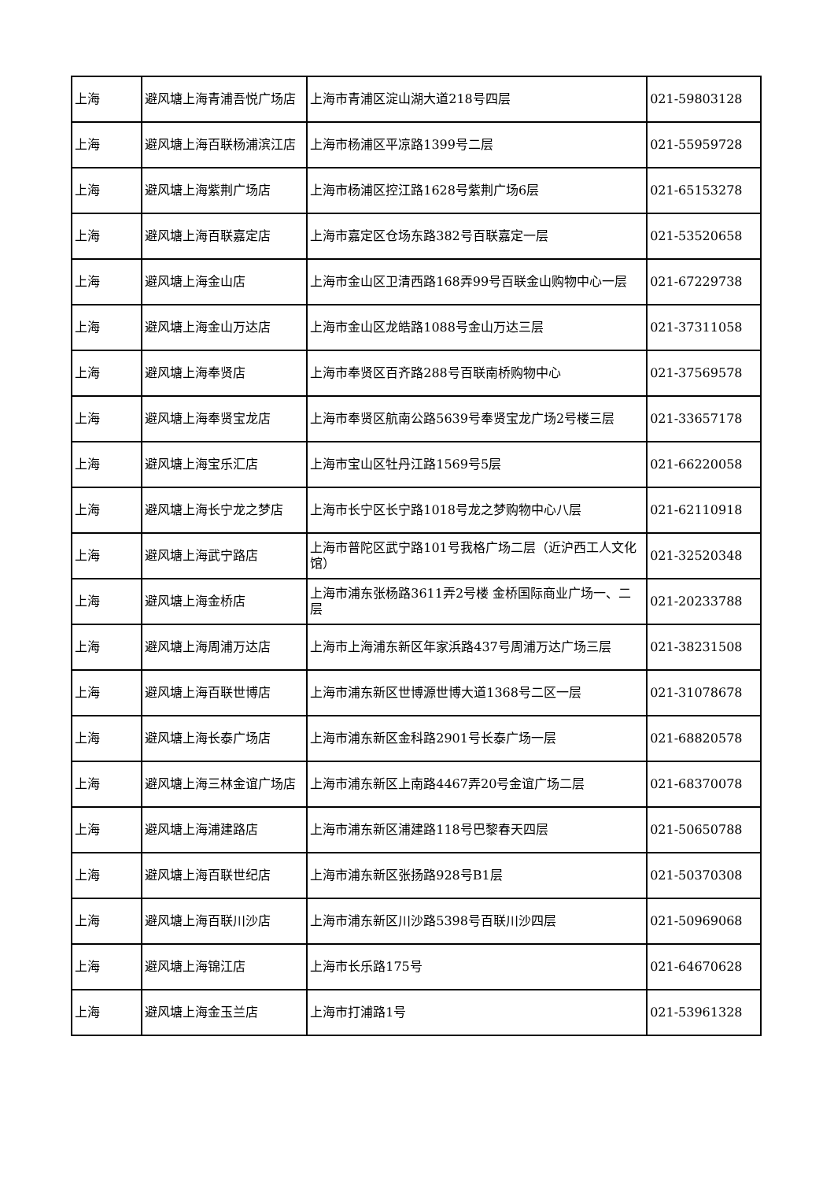| 上海 | 避风塘上海青浦吾悦广场店 | 上海市青浦区淀山湖大道218号四层 | 021-59803128 |
| 上海 | 避风塘上海百联杨浦滨江店 | 上海市杨浦区平凉路1399号二层 | 021-55959728 |
| 上海 | 避风塘上海紫荆广场店 | 上海市杨浦区控江路1628号紫荆广场6层 | 021-65153278 |
| 上海 | 避风塘上海百联嘉定店 | 上海市嘉定区仓场东路382号百联嘉定一层 | 021-53520658 |
| 上海 | 避风塘上海金山店 | 上海市金山区卫清西路168弄99号百联金山购物中心一层 | 021-67229738 |
| 上海 | 避风塘上海金山万达店 | 上海市金山区龙皓路1088号金山万达三层 | 021-37311058 |
| 上海 | 避风塘上海奉贤店 | 上海市奉贤区百齐路288号百联南桥购物中心 | 021-37569578 |
| 上海 | 避风塘上海奉贤宝龙店 | 上海市奉贤区航南公路5639号奉贤宝龙广场2号楼三层 | 021-33657178 |
| 上海 | 避风塘上海宝乐汇店 | 上海市宝山区牡丹江路1569号5层 | 021-66220058 |
| 上海 | 避风塘上海长宁龙之梦店 | 上海市长宁区长宁路1018号龙之梦购物中心八层 | 021-62110918 |
| 上海 | 避风塘上海武宁路店 | 上海市普陀区武宁路101号我格广场二层（近沪西工人文化馆） | 021-32520348 |
| 上海 | 避风塘上海金桥店 | 上海市浦东张杨路3611弄2号楼 金桥国际商业广场一、二层 | 021-20233788 |
| 上海 | 避风塘上海周浦万达店 | 上海市上海浦东新区年家浜路437号周浦万达广场三层 | 021-38231508 |
| 上海 | 避风塘上海百联世博店 | 上海市浦东新区世博源世博大道1368号二区一层 | 021-31078678 |
| 上海 | 避风塘上海长泰广场店 | 上海市浦东新区金科路2901号长泰广场一层 | 021-68820578 |
| 上海 | 避风塘上海三林金谊广场店 | 上海市浦东新区上南路4467弄20号金谊广场二层 | 021-68370078 |
| 上海 | 避风塘上海浦建路店 | 上海市浦东新区浦建路118号巴黎春天四层 | 021-50650788 |
| 上海 | 避风塘上海百联世纪店 | 上海市浦东新区张扬路928号B1层 | 021-50370308 |
| 上海 | 避风塘上海百联川沙店 | 上海市浦东新区川沙路5398号百联川沙四层 | 021-50969068 |
| 上海 | 避风塘上海锦江店 | 上海市长乐路175号 | 021-64670628 |
| 上海 | 避风塘上海金玉兰店 | 上海市打浦路1号 | 021-53961328 |